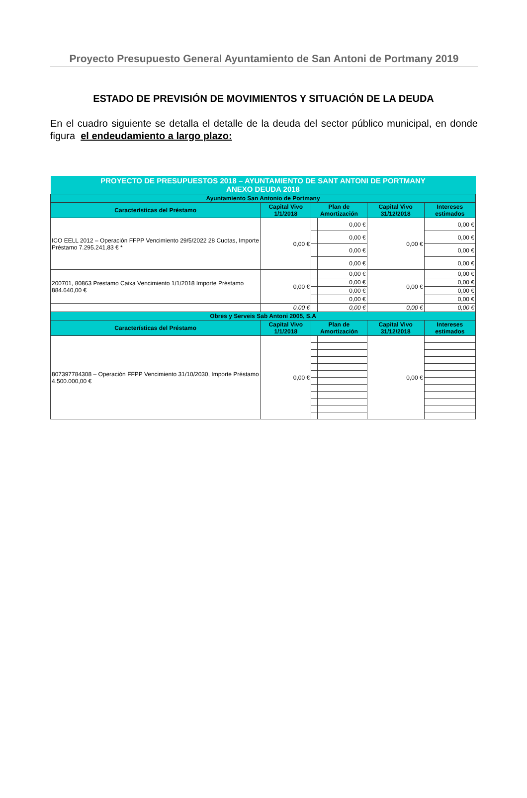Proyecto Presupuesto General Ayuntamiento de San Antoni de Portmany 2019
ESTADO DE PREVISIÓN DE MOVIMIENTOS Y SITUACIÓN DE LA DEUDA
En el cuadro siguiente se detalla el detalle de la deuda del sector público municipal, en donde figura el endeudamiento a largo plazo:
| PROYECTO DE PRESUPUESTOS 2018 – AYUNTAMIENTO DE SANT ANTONI DE PORTMANY ANEXO DEUDA 2018 | | | | | |
| Ayuntamiento San Antonio de Portmany | | | | | |
| Características del Préstamo | Capital Vivo 1/1/2018 | Plan de Amortización | | Capital Vivo 31/12/2018 | Intereses estimados |
| ICO EELL 2012 – Operación FFPP Vencimiento 29/5/2022 28 Cuotas, Importe Préstamo 7.295.241,83 € * | 0,00 € | | 0,00 € | 0,00 € | 0,00 € |
| | | | 0,00 € | | 0,00 € |
| | | | 0,00 € | | 0,00 € |
| | | | 0,00 € | | 0,00 € |
| 200701, 80863 Prestamo Caixa Vencimiento 1/1/2018 Importe Préstamo 884.640,00 € | 0,00 € | | 0,00 € | 0,00 € | 0,00 € |
| | | | 0,00 € | | 0,00 € |
| | | | 0,00 € | | 0,00 € |
| | | | 0,00 € | | 0,00 € |
| | 0,00 € | | 0,00 € | 0,00 € | 0,00 € |
| Obres y Serveis Sab Antoni 2005, S.A | | | | | |
| Características del Préstamo | Capital Vivo 1/1/2018 | Plan de Amortización | | Capital Vivo 31/12/2018 | Intereses estimados |
| 807397784308 – Operación FFPP Vencimiento 31/10/2030, Importe Préstamo 4.500.000,00 € | 0,00 € | | | 0,00 € | |